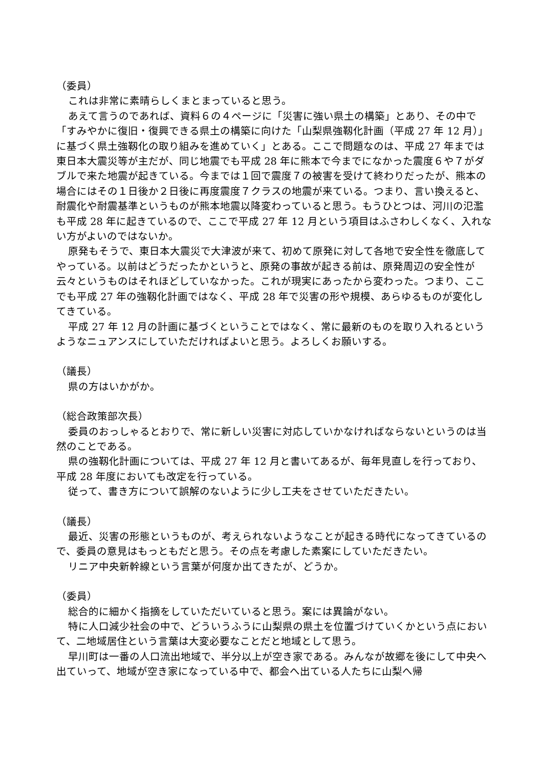（委員）
これは非常に素晴らしくまとまっていると思う。
あえて言うのであれば、資料６の４ページに「災害に強い県土の構築」とあり、その中で「すみやかに復旧・復興できる県土の構築に向けた「山梨県強靱化計画（平成 27 年 12 月）」に基づく県土強靱化の取り組みを進めていく」とある。ここで問題なのは、平成 27 年までは東日本大震災等が主だが、同じ地震でも平成 28 年に熊本で今までになかった震度６や７がダブルで来た地震が起きている。今までは１回で震度７の被害を受けて終わりだったが、熊本の場合にはその１日後か２日後に再度震度７クラスの地震が来ている。つまり、言い換えると、耐震化や耐震基準というものが熊本地震以降変わっていると思う。もうひとつは、河川の氾濫も平成 28 年に起きているので、ここで平成 27 年 12 月という項目はふさわしくなく、入れない方がよいのではないか。
原発もそうで、東日本大震災で大津波が来て、初めて原発に対して各地で安全性を徹底してやっている。以前はどうだったかというと、原発の事故が起きる前は、原発周辺の安全性が云々というものはそれほどしていなかった。これが現実にあったから変わった。つまり、ここでも平成 27 年の強靱化計画ではなく、平成 28 年で災害の形や規模、あらゆるものが変化してきている。
平成 27 年 12 月の計画に基づくということではなく、常に最新のものを取り入れるというようなニュアンスにしていただければよいと思う。よろしくお願いする。
（議長）
県の方はいかがか。
（総合政策部次長）
委員のおっしゃるとおりで、常に新しい災害に対応していかなければならないというのは当然のことである。
県の強靱化計画については、平成 27 年 12 月と書いてあるが、毎年見直しを行っており、平成 28 年度においても改定を行っている。
従って、書き方について誤解のないように少し工夫をさせていただきたい。
（議長）
最近、災害の形態というものが、考えられないようなことが起きる時代になってきているので、委員の意見はもっともだと思う。その点を考慮した素案にしていただきたい。
リニア中央新幹線という言葉が何度か出てきたが、どうか。
（委員）
総合的に細かく指摘をしていただいていると思う。案には異論がない。
特に人口減少社会の中で、どういうふうに山梨県の県土を位置づけていくかという点において、二地域居住という言葉は大変必要なことだと地域として思う。
早川町は一番の人口流出地域で、半分以上が空き家である。みんなが故郷を後にして中央へ出ていって、地域が空き家になっている中で、都会へ出ている人たちに山梨へ帰